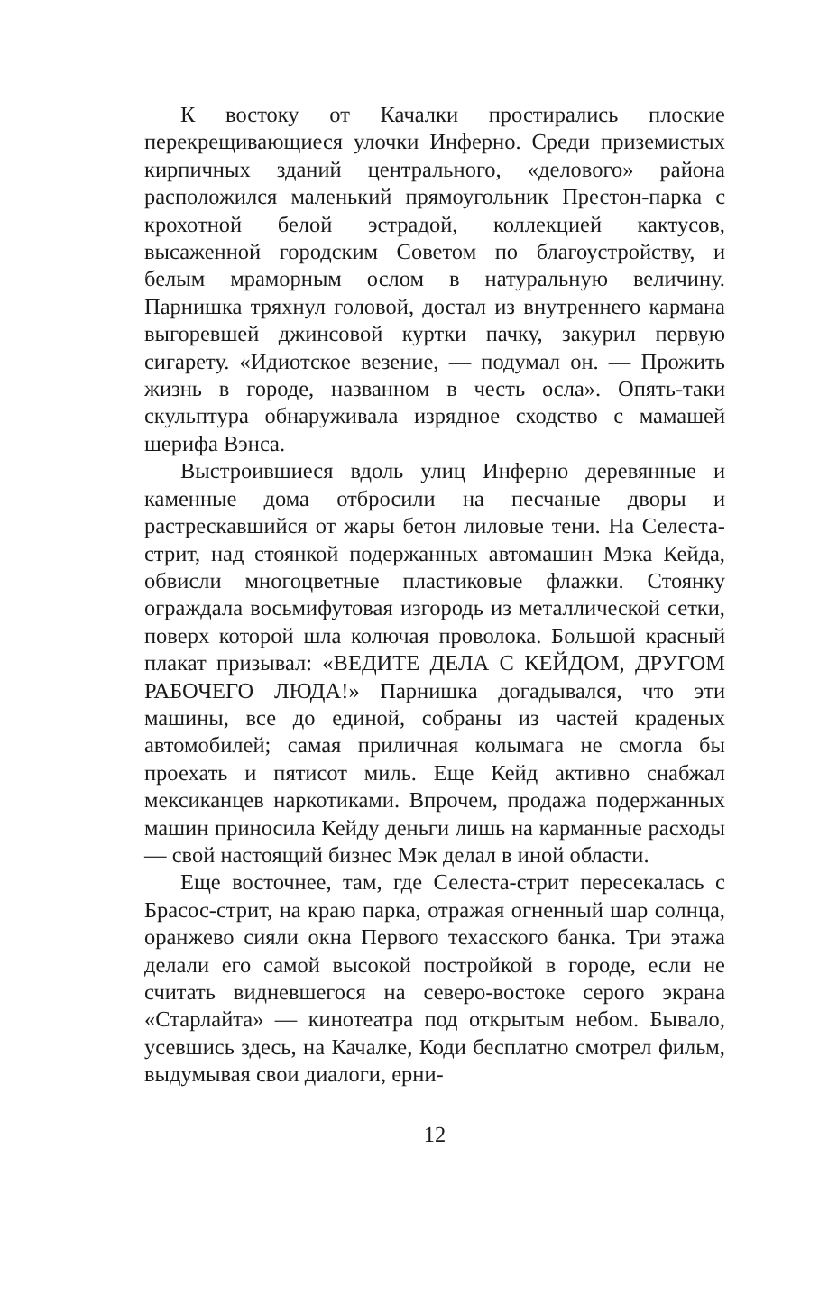К востоку от Качалки простирались плоские перекрещивающиеся улочки Инферно. Среди приземистых кирпичных зданий центрального, «делового» района расположился маленький прямоугольник Престон-парка с крохотной белой эстрадой, коллекцией кактусов, высаженной городским Советом по благоустройству, и белым мраморным ослом в натуральную величину. Парнишка тряхнул головой, достал из внутреннего кармана выгоревшей джинсовой куртки пачку, закурил первую сигарету. «Идиотское везение, — подумал он. — Прожить жизнь в городе, названном в честь осла». Опять-таки скульптура обнаруживала изрядное сходство с мамашей шерифа Вэнса.
Выстроившиеся вдоль улиц Инферно деревянные и каменные дома отбросили на песчаные дворы и растрескавшийся от жары бетон лиловые тени. На Селеста-стрит, над стоянкой подержанных автомашин Мэка Кейда, обвисли многоцветные пластиковые флажки. Стоянку ограждала восьмифутовая изгородь из металлической сетки, поверх которой шла колючая проволока. Большой красный плакат призывал: «ВЕДИТЕ ДЕЛА С КЕЙДОМ, ДРУГОМ РАБОЧЕГО ЛЮДА!» Парнишка догадывался, что эти машины, все до единой, собраны из частей краденых автомобилей; самая приличная колымага не смогла бы проехать и пятисот миль. Еще Кейд активно снабжал мексиканцев наркотиками. Впрочем, продажа подержанных машин приносила Кейду деньги лишь на карманные расходы — свой настоящий бизнес Мэк делал в иной области.
Еще восточнее, там, где Селеста-стрит пересекалась с Брасос-стрит, на краю парка, отражая огненный шар солнца, оранжево сияли окна Первого техасского банка. Три этажа делали его самой высокой постройкой в городе, если не считать видневшегося на северо-востоке серого экрана «Старлайта» — кинотеатра под открытым небом. Бывало, усевшись здесь, на Качалке, Коди бесплатно смотрел фильм, выдумывая свои диалоги, ерни-
12